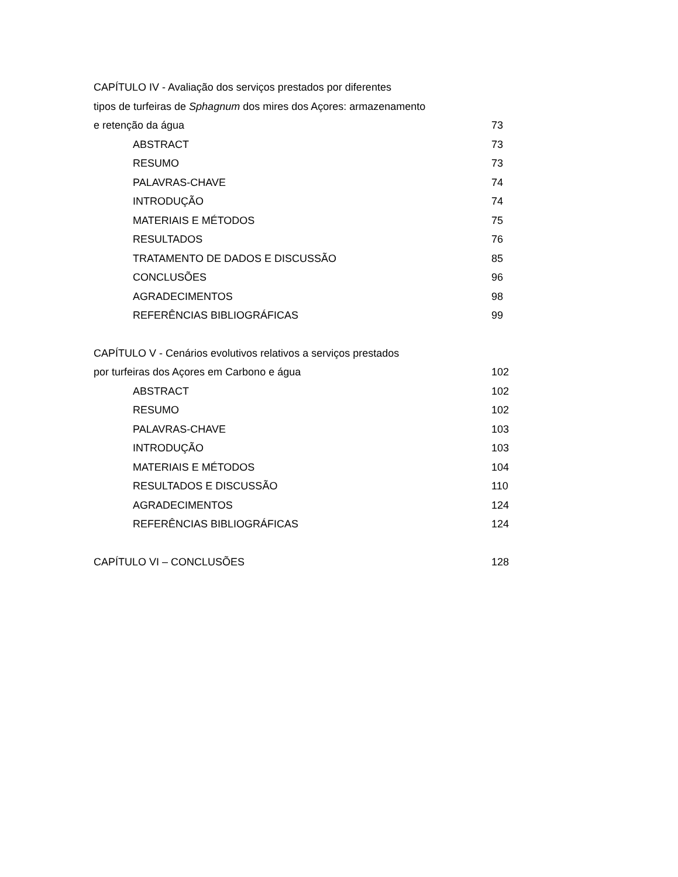CAPÍTULO IV - Avaliação dos serviços prestados por diferentes
tipos de turfeiras de Sphagnum dos mires dos Açores: armazenamento
e retenção da água 73
ABSTRACT 73
RESUMO 73
PALAVRAS-CHAVE 74
INTRODUÇÃO 74
MATERIAIS E MÉTODOS 75
RESULTADOS 76
TRATAMENTO DE DADOS E DISCUSSÃO 85
CONCLUSÕES 96
AGRADECIMENTOS 98
REFERÊNCIAS BIBLIOGRÁFICAS 99
CAPÍTULO V - Cenários evolutivos relativos a serviços prestados
por turfeiras dos Açores em Carbono e água 102
ABSTRACT 102
RESUMO 102
PALAVRAS-CHAVE 103
INTRODUÇÃO 103
MATERIAIS E MÉTODOS 104
RESULTADOS E DISCUSSÃO 110
AGRADECIMENTOS 124
REFERÊNCIAS BIBLIOGRÁFICAS 124
CAPÍTULO VI – CONCLUSÕES 128